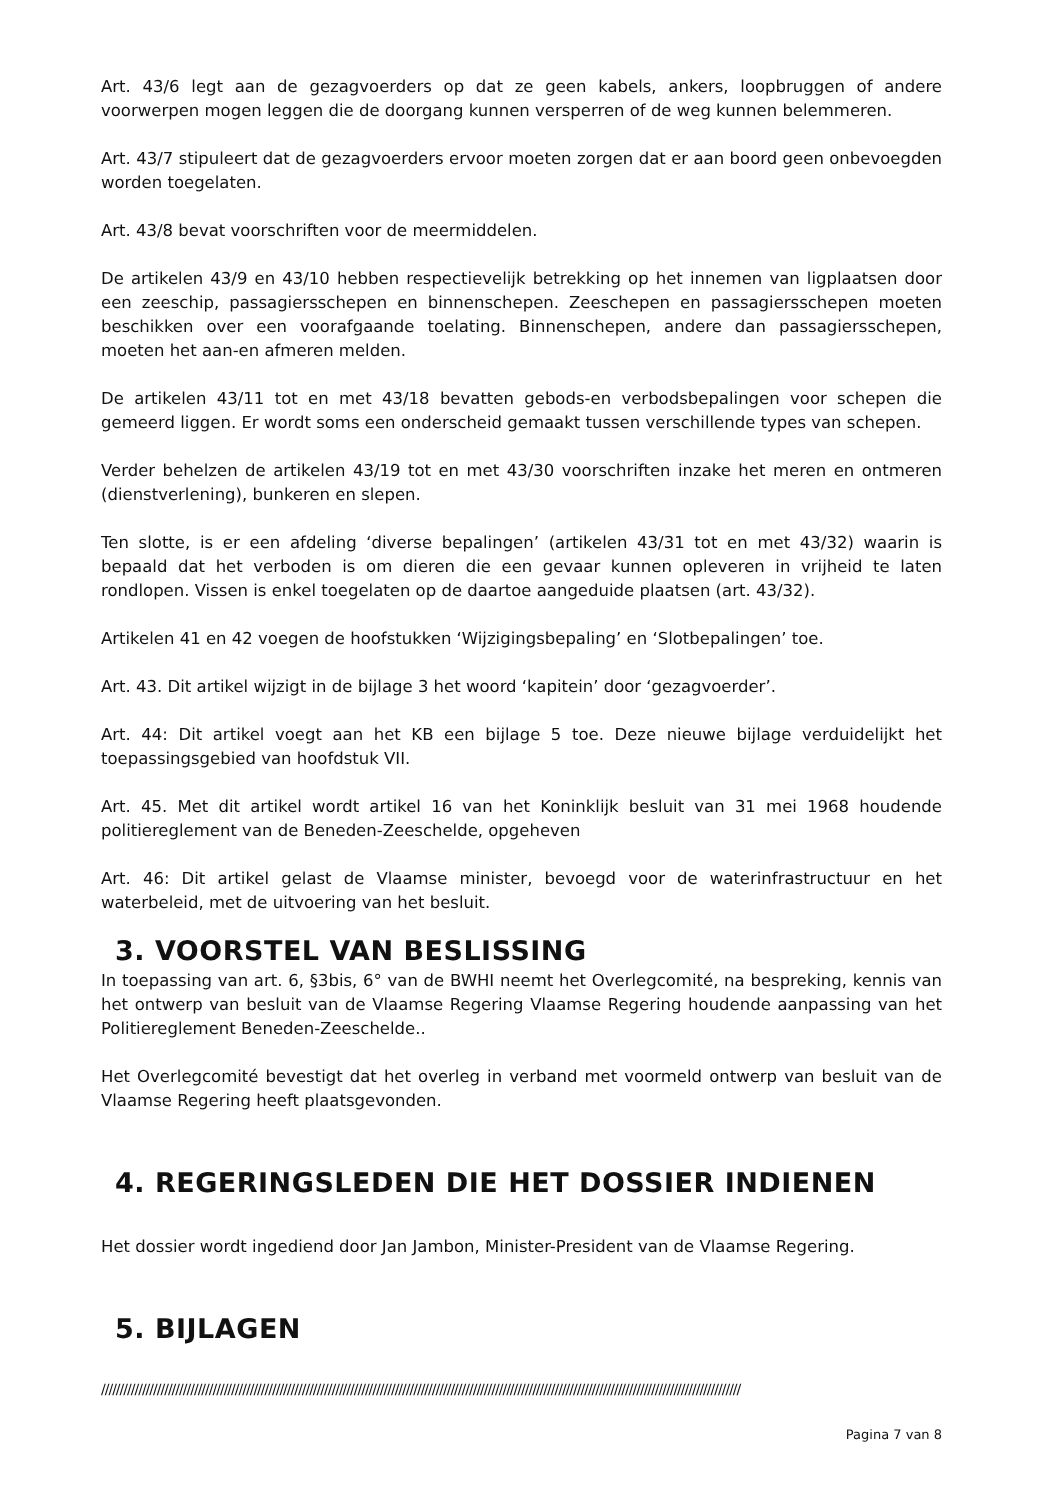Art. 43/6 legt aan de gezagvoerders op dat ze geen kabels, ankers, loopbruggen of andere voorwerpen mogen leggen die de doorgang kunnen versperren of de weg kunnen belemmeren.
Art. 43/7 stipuleert dat de gezagvoerders ervoor moeten zorgen dat er aan boord geen onbevoegden worden toegelaten.
Art. 43/8 bevat voorschriften voor de meermiddelen.
De artikelen 43/9 en 43/10 hebben respectievelijk betrekking op het innemen van ligplaatsen door een zeeschip, passagiersschepen en binnenschepen. Zeeschepen en passagiersschepen moeten beschikken over een voorafgaande toelating. Binnenschepen, andere dan passagiersschepen, moeten het aan-en afmeren melden.
De artikelen 43/11 tot en met 43/18 bevatten gebods-en verbodsbepalingen voor schepen die gemeerd liggen. Er wordt soms een onderscheid gemaakt tussen verschillende types van schepen.
Verder behelzen de artikelen 43/19 tot en met 43/30 voorschriften inzake het meren en ontmeren (dienstverlening), bunkeren en slepen.
Ten slotte, is er een afdeling ‘diverse bepalingen’ (artikelen 43/31 tot en met 43/32) waarin is bepaald dat het verboden is om dieren die een gevaar kunnen opleveren in vrijheid te laten rondlopen. Vissen is enkel toegelaten op de daartoe aangeduide plaatsen (art. 43/32).
Artikelen 41 en 42 voegen de hoofstukken ‘Wijzigingsbepaling’ en ‘Slotbepalingen’ toe.
Art. 43. Dit artikel wijzigt in de bijlage 3 het woord ‘kapitein’ door ‘gezagvoerder’.
Art. 44: Dit artikel voegt aan het KB een bijlage 5 toe. Deze nieuwe bijlage verduidelijkt het toepassingsgebied van hoofdstuk VII.
Art. 45. Met dit artikel wordt artikel 16 van het Koninklijk besluit van 31 mei 1968 houdende politiereglement van de Beneden-Zeeschelde, opgeheven
Art. 46: Dit artikel gelast de Vlaamse minister, bevoegd voor de waterinfrastructuur en het waterbeleid, met de uitvoering van het besluit.
3. VOORSTEL VAN BESLISSING
In toepassing van art. 6, §3bis, 6° van de BWHI neemt het Overlegcomité, na bespreking, kennis van het ontwerp van besluit van de Vlaamse Regering Vlaamse Regering houdende aanpassing van het Politiereglement Beneden-Zeeschelde..
Het Overlegcomité bevestigt dat het overleg in verband met voormeld ontwerp van besluit van de Vlaamse Regering heeft plaatsgevonden.
4. REGERINGSLEDEN DIE HET DOSSIER INDIENEN
Het dossier wordt ingediend door Jan Jambon, Minister-President van de Vlaamse Regering.
5. BIJLAGEN
////////////////////////////////////////////////////////////////////////////////////////////////////////////////////////////////////////////////////////////////////////////
Pagina 7 van 8